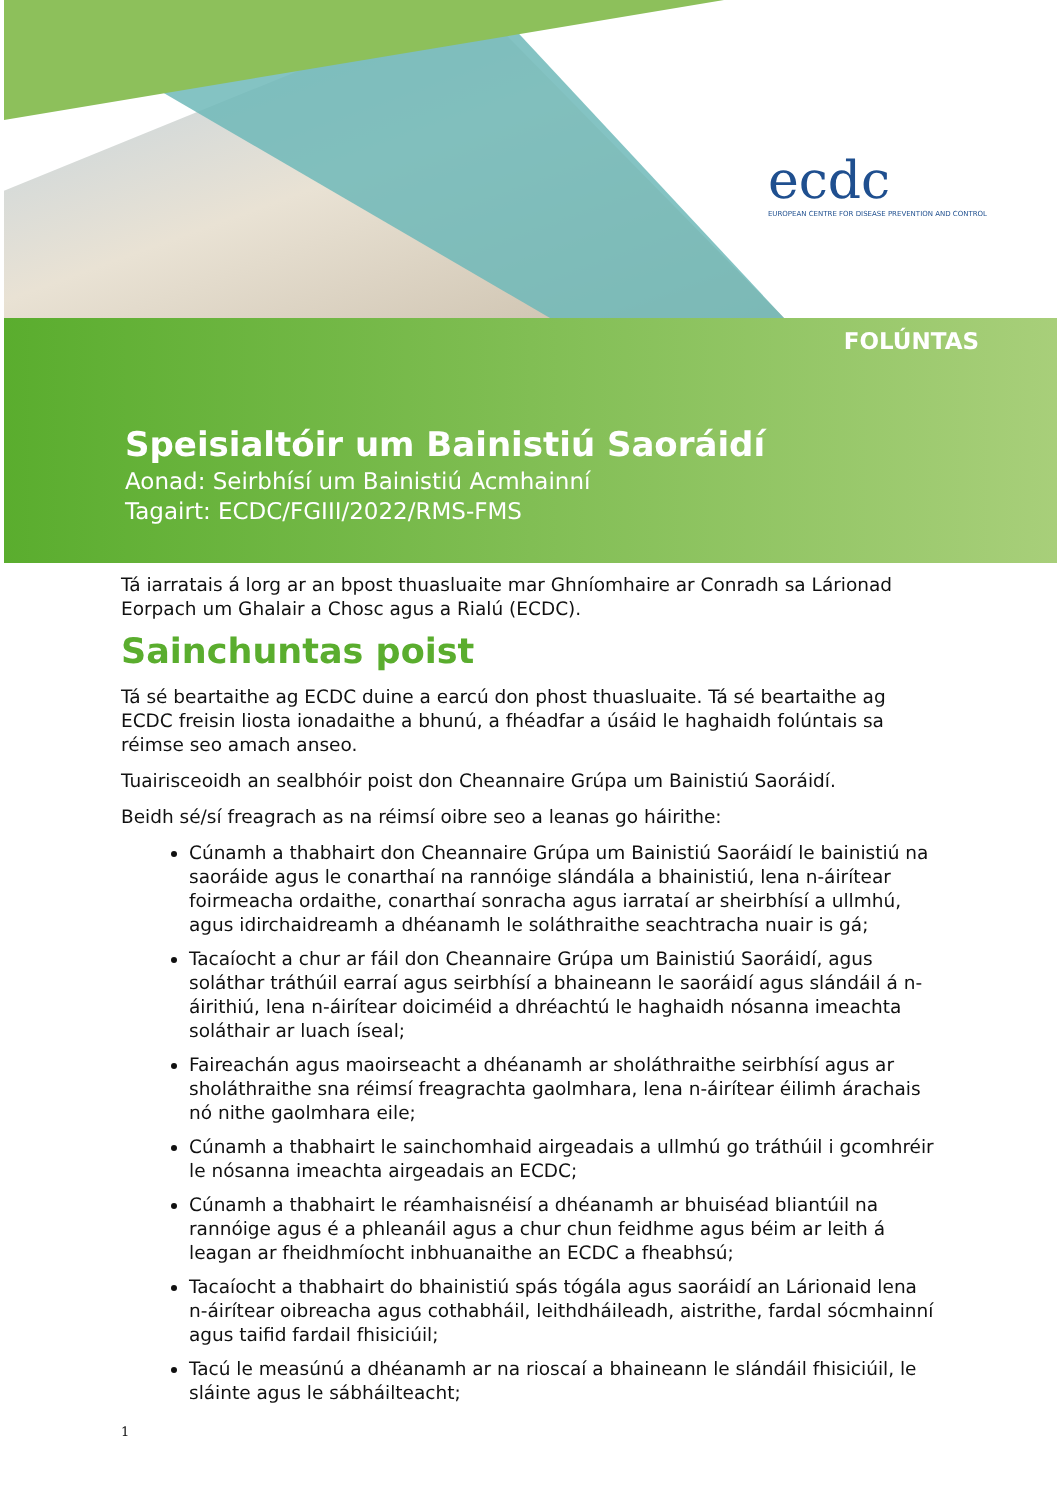ecdc
EUROPEAN CENTRE FOR DISEASE PREVENTION AND CONTROL
FOLÚNTAS
Speisialtóir um Bainistiú Saoráidí
Aonad: Seirbhísí um Bainistiú Acmhainní
Tagairt: ECDC/FGIII/2022/RMS-FMS
Tá iarratais á lorg ar an bpost thuasluaite mar Ghníomhaire ar Conradh sa Lárionad Eorpach um Ghalair a Chosc agus a Rialú (ECDC).
Sainchuntas poist
Tá sé beartaithe ag ECDC duine a earcú don phost thuasluaite. Tá sé beartaithe ag ECDC freisin liosta ionadaithe a bhunú, a fhéadfar a úsáid le haghaidh folúntais sa réimse seo amach anseo.
Tuairisceoidh an sealbhóir poist don Cheannaire Grúpa um Bainistiú Saoráidí.
Beidh sé/sí freagrach as na réimsí oibre seo a leanas go háirithe:
Cúnamh a thabhairt don Cheannaire Grúpa um Bainistiú Saoráidí le bainistiú na saoráide agus le conarthaí na rannóige slándála a bhainistiú, lena n-áirítear foirmeacha ordaithe, conarthaí sonracha agus iarrataí ar sheirbhísí a ullmhú, agus idirchaidreamh a dhéanamh le soláthraithe seachtracha nuair is gá;
Tacaíocht a chur ar fáil don Cheannaire Grúpa um Bainistiú Saoráidí, agus soláthar tráthúil earraí agus seirbhísí a bhaineann le saoráidí agus slándáil á n-áirithiú, lena n-áirítear doiciméid a dhréachtú le haghaidh nósanna imeachta soláthair ar luach íseal;
Faireachán agus maoirseacht a dhéanamh ar sholáthraithe seirbhísí agus ar sholáthraithe sna réimsí freagrachta gaolmhara, lena n-áirítear éilimh árachais nó nithe gaolmhara eile;
Cúnamh a thabhairt le sainchomhaid airgeadais a ullmhú go tráthúil i gcomhréir le nósanna imeachta airgeadais an ECDC;
Cúnamh a thabhairt le réamhaisnéisí a dhéanamh ar bhuiséad bliantúil na rannóige agus é a phleanáil agus a chur chun feidhme agus béim ar leith á leagan ar fheidhmíocht inbhuanaithe an ECDC a fheabhsú;
Tacaíocht a thabhairt do bhainistiú spás tógála agus saoráidí an Lárionaid lena n-áirítear oibreacha agus cothabháil, leithdháileadh, aistrithe, fardal sócmhainní agus taifid fardail fhisiciúil;
Tacú le measúnú a dhéanamh ar na rioscaí a bhaineann le slándáil fhisiciúil, le sláinte agus le sábháilteacht;
1